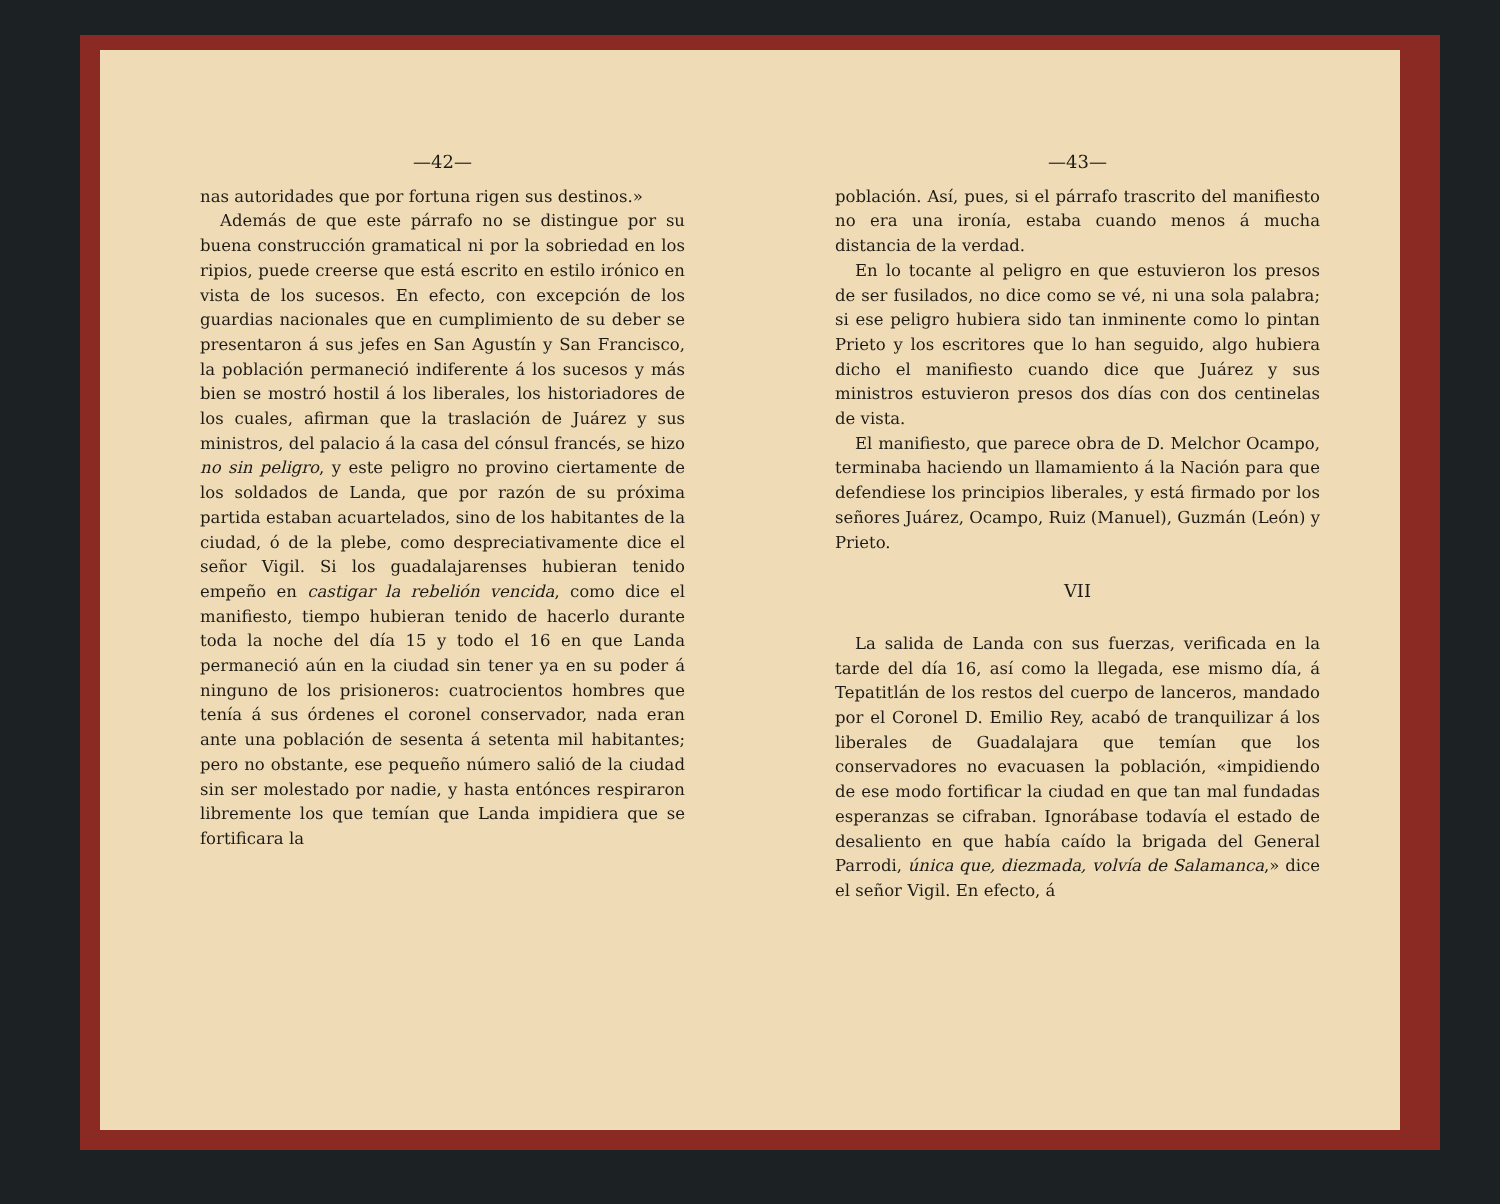—42—
nas autoridades que por fortuna rigen sus destinos.»
Además de que este párrafo no se distingue por su buena construcción gramatical ni por la sobriedad en los ripios, puede creerse que está escrito en estilo irónico en vista de los sucesos. En efecto, con excepción de los guardias nacionales que en cumplimiento de su deber se presentaron á sus jefes en San Agustín y San Francisco, la población permaneció indiferente á los sucesos y más bien se mostró hostil á los liberales, los historiadores de los cuales, afirman que la traslación de Juárez y sus ministros, del palacio á la casa del cónsul francés, se hizo no sin peligro, y este peligro no provino ciertamente de los soldados de Landa, que por razón de su próxima partida estaban acuartelados, sino de los habitantes de la ciudad, ó de la plebe, como despreciativamente dice el señor Vigil. Si los guadalajarenses hubieran tenido empeño en castigar la rebelión vencida, como dice el manifiesto, tiempo hubieran tenido de hacerlo durante toda la noche del día 15 y todo el 16 en que Landa permaneció aún en la ciudad sin tener ya en su poder á ninguno de los prisioneros: cuatrocientos hombres que tenía á sus órdenes el coronel conservador, nada eran ante una población de sesenta á setenta mil habitantes; pero no obstante, ese pequeño número salió de la ciudad sin ser molestado por nadie, y hasta entónces respiraron libremente los que temían que Landa impidiera que se fortificara la
—43—
población. Así, pues, si el párrafo trascrito del manifiesto no era una ironía, estaba cuando menos á mucha distancia de la verdad.
En lo tocante al peligro en que estuvieron los presos de ser fusilados, no dice como se vé, ni una sola palabra; si ese peligro hubiera sido tan inminente como lo pintan Prieto y los escritores que lo han seguido, algo hubiera dicho el manifiesto cuando dice que Juárez y sus ministros estuvieron presos dos días con dos centinelas de vista.
El manifiesto, que parece obra de D. Melchor Ocampo, terminaba haciendo un llamamiento á la Nación para que defendiese los principios liberales, y está firmado por los señores Juárez, Ocampo, Ruiz (Manuel), Guzmán (León) y Prieto.
VII
La salida de Landa con sus fuerzas, verificada en la tarde del día 16, así como la llegada, ese mismo día, á Tepatitlán de los restos del cuerpo de lanceros, mandado por el Coronel D. Emilio Rey, acabó de tranquilizar á los liberales de Guadalajara que temían que los conservadores no evacuasen la población, «impidiendo de ese modo fortificar la ciudad en que tan mal fundadas esperanzas se cifraban. Ignorábase todavía el estado de desaliento en que había caído la brigada del General Parrodi, única que, diezmada, volvía de Salamanca,» dice el señor Vigil. En efecto, á